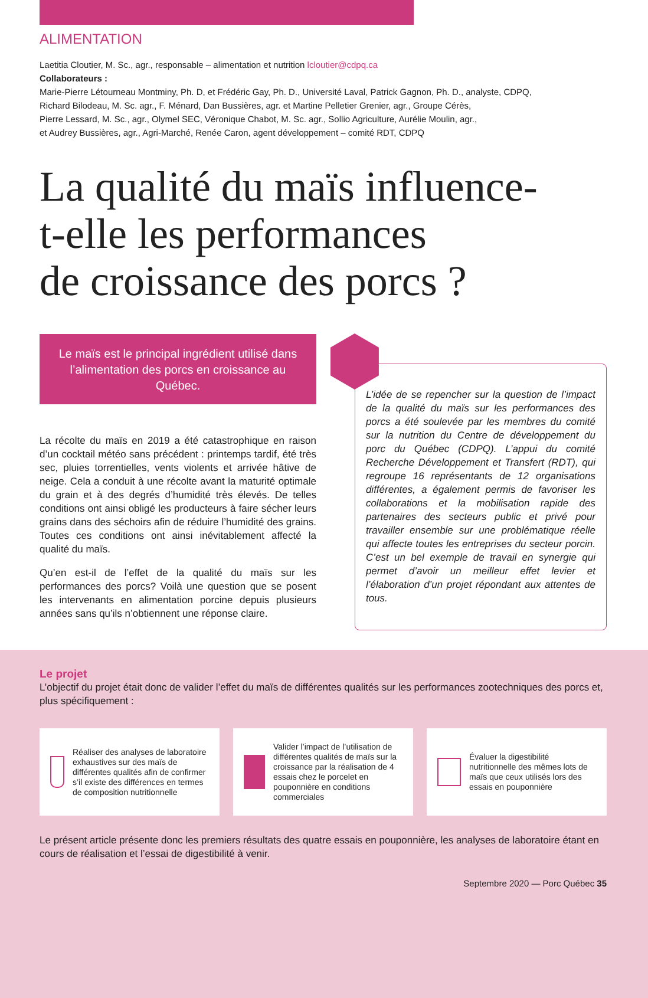ALIMENTATION
Laetitia Cloutier, M. Sc., agr., responsable – alimentation et nutrition lcloutier@cdpq.ca
Collaborateurs :
Marie-Pierre Létourneau Montminy, Ph. D, et Frédéric Gay, Ph. D., Université Laval, Patrick Gagnon, Ph. D., analyste, CDPQ,
Richard Bilodeau, M. Sc. agr., F. Ménard, Dan Bussières, agr. et Martine Pelletier Grenier, agr., Groupe Cérès,
Pierre Lessard, M. Sc., agr., Olymel SEC, Véronique Chabot, M. Sc. agr., Sollio Agriculture, Aurélie Moulin, agr.,
et Audrey Bussières, agr., Agri-Marché, Renée Caron, agent développement – comité RDT, CDPQ
La qualité du maïs influence-
t-elle les performances
de croissance des porcs ?
Le maïs est le principal ingrédient utilisé dans l’alimentation des porcs en croissance au Québec.
La récolte du maïs en 2019 a été catastrophique en raison d’un cocktail météo sans précédent : printemps tardif, été très sec, pluies torrentielles, vents violents et arrivée hâtive de neige. Cela a conduit à une récolte avant la maturité optimale du grain et à des degrés d’humidité très élevés. De telles conditions ont ainsi obligé les producteurs à faire sécher leurs grains dans des séchoirs afin de réduire l’humidité des grains. Toutes ces conditions ont ainsi inévitablement affecté la qualité du maïs.
Qu’en est-il de l’effet de la qualité du maïs sur les performances des porcs? Voilà une question que se posent les intervenants en alimentation porcine depuis plusieurs années sans qu’ils n’obtiennent une réponse claire.
L’idée de se repencher sur la question de l’impact de la qualité du maïs sur les performances des porcs a été soulevée par les membres du comité sur la nutrition du Centre de développement du porc du Québec (CDPQ). L’appui du comité Recherche Développement et Transfert (RDT), qui regroupe 16 représentants de 12 organisations différentes, a également permis de favoriser les collaborations et la mobilisation rapide des partenaires des secteurs public et privé pour travailler ensemble sur une problématique réelle qui affecte toutes les entreprises du secteur porcin. C’est un bel exemple de travail en synergie qui permet d’avoir un meilleur effet levier et l’élaboration d’un projet répondant aux attentes de tous.
Le projet
L’objectif du projet était donc de valider l’effet du maïs de différentes qualités sur les performances zootechniques des porcs et, plus spécifiquement :
Réaliser des analyses de laboratoire exhaustives sur des maïs de différentes qualités afin de confirmer s’il existe des différences en termes de composition nutritionnelle
Valider l’impact de l’utilisation de différentes qualités de maïs sur la croissance par la réalisation de 4 essais chez le porcelet en pouponnière en conditions commerciales
Évaluer la digestibilité nutritionnelle des mêmes lots de maïs que ceux utilisés lors des essais en pouponnière
Le présent article présente donc les premiers résultats des quatre essais en pouponnière, les analyses de laboratoire étant en cours de réalisation et l’essai de digestibilité à venir.
Septembre 2020 — Porc Québec 35